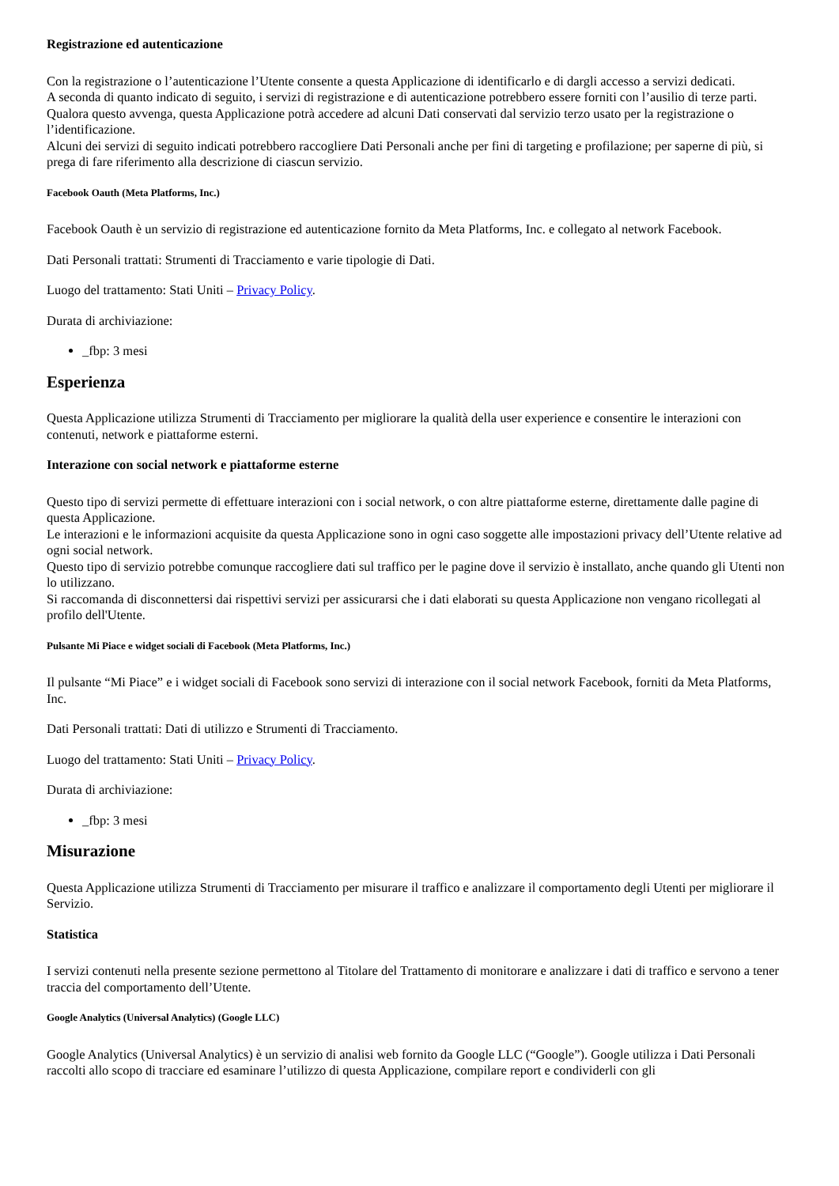Registrazione ed autenticazione
Con la registrazione o l’autenticazione l’Utente consente a questa Applicazione di identificarlo e di dargli accesso a servizi dedicati.
A seconda di quanto indicato di seguito, i servizi di registrazione e di autenticazione potrebbero essere forniti con l’ausilio di terze parti. Qualora questo avvenga, questa Applicazione potrà accedere ad alcuni Dati conservati dal servizio terzo usato per la registrazione o l’identificazione.
Alcuni dei servizi di seguito indicati potrebbero raccogliere Dati Personali anche per fini di targeting e profilazione; per saperne di più, si prega di fare riferimento alla descrizione di ciascun servizio.
Facebook Oauth (Meta Platforms, Inc.)
Facebook Oauth è un servizio di registrazione ed autenticazione fornito da Meta Platforms, Inc. e collegato al network Facebook.
Dati Personali trattati: Strumenti di Tracciamento e varie tipologie di Dati.
Luogo del trattamento: Stati Uniti – Privacy Policy.
Durata di archiviazione:
_fbp: 3 mesi
Esperienza
Questa Applicazione utilizza Strumenti di Tracciamento per migliorare la qualità della user experience e consentire le interazioni con contenuti, network e piattaforme esterni.
Interazione con social network e piattaforme esterne
Questo tipo di servizi permette di effettuare interazioni con i social network, o con altre piattaforme esterne, direttamente dalle pagine di questa Applicazione.
Le interazioni e le informazioni acquisite da questa Applicazione sono in ogni caso soggette alle impostazioni privacy dell’Utente relative ad ogni social network.
Questo tipo di servizio potrebbe comunque raccogliere dati sul traffico per le pagine dove il servizio è installato, anche quando gli Utenti non lo utilizzano.
Si raccomanda di disconnettersi dai rispettivi servizi per assicurarsi che i dati elaborati su questa Applicazione non vengano ricollegati al profilo dell'Utente.
Pulsante Mi Piace e widget sociali di Facebook (Meta Platforms, Inc.)
Il pulsante “Mi Piace” e i widget sociali di Facebook sono servizi di interazione con il social network Facebook, forniti da Meta Platforms, Inc.
Dati Personali trattati: Dati di utilizzo e Strumenti di Tracciamento.
Luogo del trattamento: Stati Uniti – Privacy Policy.
Durata di archiviazione:
_fbp: 3 mesi
Misurazione
Questa Applicazione utilizza Strumenti di Tracciamento per misurare il traffico e analizzare il comportamento degli Utenti per migliorare il Servizio.
Statistica
I servizi contenuti nella presente sezione permettono al Titolare del Trattamento di monitorare e analizzare i dati di traffico e servono a tener traccia del comportamento dell’Utente.
Google Analytics (Universal Analytics) (Google LLC)
Google Analytics (Universal Analytics) è un servizio di analisi web fornito da Google LLC (“Google”). Google utilizza i Dati Personali raccolti allo scopo di tracciare ed esaminare l’utilizzo di questa Applicazione, compilare report e condividerli con gli